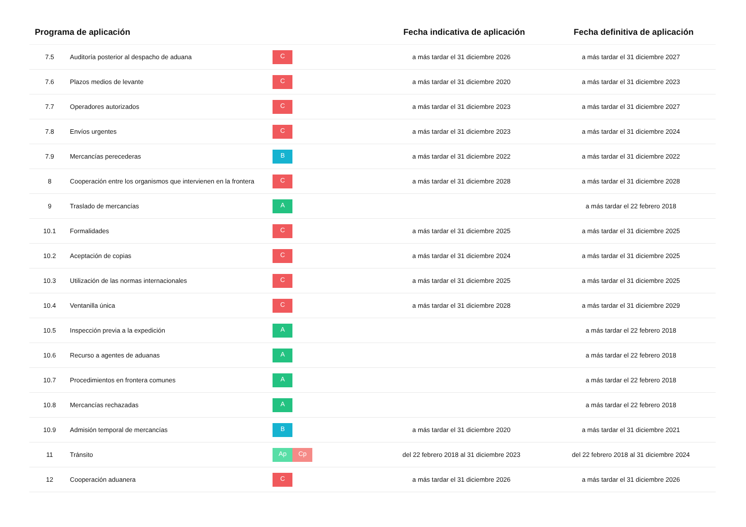| Programa de aplicación | | | Fecha indicativa de aplicación | Fecha definitiva de aplicación |
| --- | --- | --- | --- | --- |
| 7.5 | Auditoría posterior al despacho de aduana | C | a más tardar el 31 diciembre 2026 | a más tardar el 31 diciembre 2027 |
| 7.6 | Plazos medios de levante | C | a más tardar el 31 diciembre 2020 | a más tardar el 31 diciembre 2023 |
| 7.7 | Operadores autorizados | C | a más tardar el 31 diciembre 2023 | a más tardar el 31 diciembre 2027 |
| 7.8 | Envíos urgentes | C | a más tardar el 31 diciembre 2023 | a más tardar el 31 diciembre 2024 |
| 7.9 | Mercancías perecederas | B | a más tardar el 31 diciembre 2022 | a más tardar el 31 diciembre 2022 |
| 8 | Cooperación entre los organismos que intervienen en la frontera | C | a más tardar el 31 diciembre 2028 | a más tardar el 31 diciembre 2028 |
| 9 | Traslado de mercancías | A | | a más tardar el 22 febrero 2018 |
| 10.1 | Formalidades | C | a más tardar el 31 diciembre 2025 | a más tardar el 31 diciembre 2025 |
| 10.2 | Aceptación de copias | C | a más tardar el 31 diciembre 2024 | a más tardar el 31 diciembre 2025 |
| 10.3 | Utilización de las normas internacionales | C | a más tardar el 31 diciembre 2025 | a más tardar el 31 diciembre 2025 |
| 10.4 | Ventanilla única | C | a más tardar el 31 diciembre 2028 | a más tardar el 31 diciembre 2029 |
| 10.5 | Inspección previa a la expedición | A | | a más tardar el 22 febrero 2018 |
| 10.6 | Recurso a agentes de aduanas | A | | a más tardar el 22 febrero 2018 |
| 10.7 | Procedimientos en frontera comunes | A | | a más tardar el 22 febrero 2018 |
| 10.8 | Mercancías rechazadas | A | | a más tardar el 22 febrero 2018 |
| 10.9 | Admisión temporal de mercancías | B | a más tardar el 31 diciembre 2020 | a más tardar el 31 diciembre 2021 |
| 11 | Tránsito | Ap Cp | del 22 febrero 2018 al 31 diciembre 2023 | del 22 febrero 2018 al 31 diciembre 2024 |
| 12 | Cooperación aduanera | C | a más tardar el 31 diciembre 2026 | a más tardar el 31 diciembre 2026 |